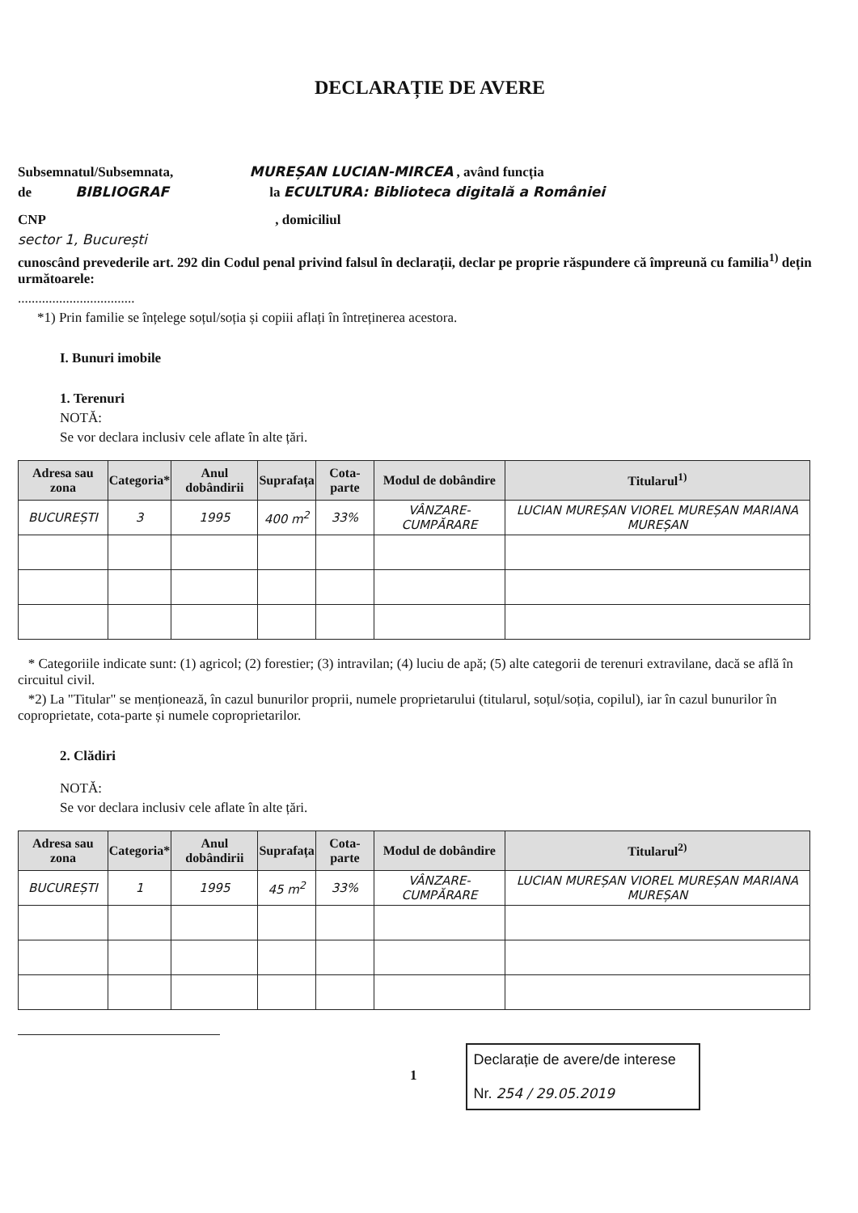DECLARAȚIE DE AVERE
Subsemnatul/Subsemnata, MUREȘAN LUCIAN-MIRCEA , având funcția
de BIBLIOGRAF la ECULTURA: Biblioteca digitală a României
CNP , domiciliul
sector 1, București
cunoscând prevederile art. 292 din Codul penal privind falsul în declarații, declar pe proprie răspundere că împreună cu familia<sup>1)</sup> dețin următoarele:
..................................
*1) Prin familie se înțelege soțul/soția și copiii aflați în întreținerea acestora.
I. Bunuri imobile
1. Terenuri
NOTĂ:
Se vor declara inclusiv cele aflate în alte țări.
| Adresa sau zona | Categoria* | Anul dobândirii | Suprafața | Cota-parte | Modul de dobândire | Titularul<sup>1)</sup> |
| --- | --- | --- | --- | --- | --- | --- |
| BUCUREȘTI | 3 | 1995 | 400 m<sup>2</sup> | 33% | VÂNZARE-CUMPĂRARE | LUCIAN MUREȘAN VIOREL MUREȘAN MARIANA MUREȘAN |
* Categoriile indicate sunt: (1) agricol; (2) forestier; (3) intravilan; (4) luciu de apă; (5) alte categorii de terenuri extravilane, dacă se află în circuitul civil.
*2) La "Titular" se menționează, în cazul bunurilor proprii, numele proprietarului (titularul, soțul/soția, copilul), iar în cazul bunurilor în coproprietate, cota-parte și numele coproprietarilor.
2. Clădiri
NOTĂ:
Se vor declara inclusiv cele aflate în alte țări.
| Adresa sau zona | Categoria* | Anul dobândirii | Suprafața | Cota-parte | Modul de dobândire | Titularul<sup>2)</sup> |
| --- | --- | --- | --- | --- | --- | --- |
| BUCUREȘTI | 1 | 1995 | 45 m<sup>2</sup> | 33% | VÂNZARE-CUMPĂRARE | LUCIAN MUREȘAN VIOREL MUREȘAN MARIANA MUREȘAN |
1
Declarație de avere/de interese
Nr. 254 / 29.05.2019